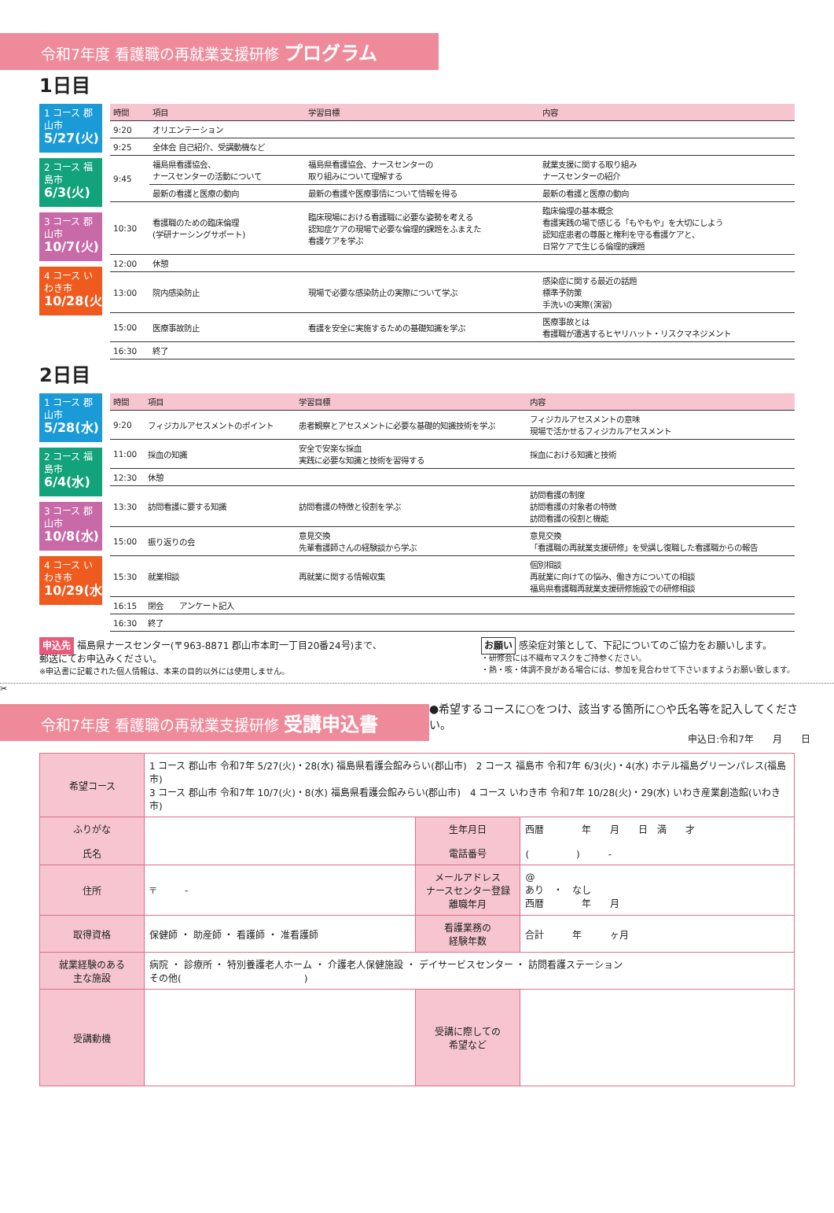令和7年度 看護職の再就業支援研修 プログラム
1日目
1 コース 郡山市
5/27(火)
2 コース 福島市
6/3(火)
3 コース 郡山市
10/7(火)
4 コース いわき市
10/28(火)
| 時間 | 項目 | 学習目標 | 内容 |
| --- | --- | --- | --- |
| 9:20 | オリエンテーション | | |
| 9:25 | 全体会 自己紹介、受講動機など | | |
| 9:45 | 福島県看護協会、 ナースセンターの活動について | 福島県看護協会、ナースセンターの 取り組みについて理解する | 就業支援に関する取り組み ナースセンターの紹介 |
| | 最新の看護と医療の動向 | 最新の看護や医療事情について情報を得る | 最新の看護と医療の動向 |
| 10:30 | 看護職のための臨床倫理 (学研ナーシングサポート) | 臨床現場における看護職に必要な姿勢を考える 認知症ケアの現場で必要な倫理的課題をふまえた 看護ケアを学ぶ | 臨床倫理の基本概念 看護実践の場で感じる「もやもや」を大切にしよう 認知症患者の尊厳と権利を守る看護ケアと、 日常ケアで生じる倫理的課題 |
| 12:00 | 休憩 | | |
| 13:00 | 院内感染防止 | 現場で必要な感染防止の実際について学ぶ | 感染症に関する最近の話題 標準予防策 手洗いの実際(演習) |
| 15:00 | 医療事故防止 | 看護を安全に実施するための基礎知識を学ぶ | 医療事故とは 看護職が遭遇するヒヤリハット・リスクマネジメント |
| 16:30 | 終了 | | |
2日目
1 コース 郡山市
5/28(水)
2 コース 福島市
6/4(水)
3 コース 郡山市
10/8(水)
4 コース いわき市
10/29(水)
| 時間 | 項目 | 学習目標 | 内容 |
| --- | --- | --- | --- |
| 9:20 | フィジカルアセスメントのポイント | 患者観察とアセスメントに必要な基礎的知識技術を学ぶ | フィジカルアセスメントの意味 現場で活かせるフィジカルアセスメント |
| 11:00 | 採血の知識 | 安全で安楽な採血 実践に必要な知識と技術を習得する | 採血における知識と技術 |
| 12:30 | 休憩 | | |
| 13:30 | 訪問看護に要する知識 | 訪問看護の特徴と役割を学ぶ | 訪問看護の制度 訪問看護の対象者の特徴 訪問看護の役割と機能 |
| 15:00 | 振り返りの会 | 意見交換 先輩看護師さんの経験談から学ぶ | 意見交換 「看護職の再就業支援研修」を受講し復職した看護職からの報告 |
| 15:30 | 就業相談 | 再就業に関する情報収集 | 個別相談 再就業に向けての悩み、働き方についての相談 福島県看護職再就業支援研修施設での研修相談 |
| 16:15 | 閉会 アンケート記入 | | |
| 16:30 | 終了 | | |
申込先 福島県ナースセンター(〒963-8871 郡山市本町一丁目20番24号)まで、
郵送にてお申込みください。
※申込書に記載された個人情報は、本来の目的以外には使用しません。
お願い 感染症対策として、下記についてのご協力をお願いします。
・研修会には不織布マスクをご持参ください。
・熱・咳・体調不良がある場合には、参加を見合わせて下さいますようお願い致します。
✂
令和7年度 看護職の再就業支援研修 受講申込書
●希望するコースに○をつけ、該当する箇所に○や氏名等を記入してください。
申込日:令和7年　　月　　日
| 希望コース | 1 コース 郡山市 令和7年 5/27(火)・28(水) 福島県看護会館みらい(郡山市) 2 コース 福島市 令和7年 6/3(火)・4(水) ホテル福島グリーンパレス(福島市) 3 コース 郡山市 令和7年 10/7(火)・8(水) 福島県看護会館みらい(郡山市) 4 コース いわき市 令和7年 10/28(火)・29(水) いわき産業創造館(いわき市) | | |
| ふりがな 氏名 | | 生年月日 電話番号 | 西暦 年 月 日 満 才 ( ) - |
| 住所 | 〒 - | メールアドレス ナースセンター登録 離職年月 | @ あり ・ なし 西暦 年 月 |
| 取得資格 | 保健師 ・ 助産師 ・ 看護師 ・ 准看護師 | 看護業務の 経験年数 | 合計 年 ヶ月 |
| 就業経験のある 主な施設 | 病院 ・ 診療所 ・ 特別養護老人ホーム ・ 介護老人保健施設 ・ デイサービスセンター ・ 訪問看護ステーション その他( ) | | |
| 受講動機 | | 受講に際しての 希望など | |